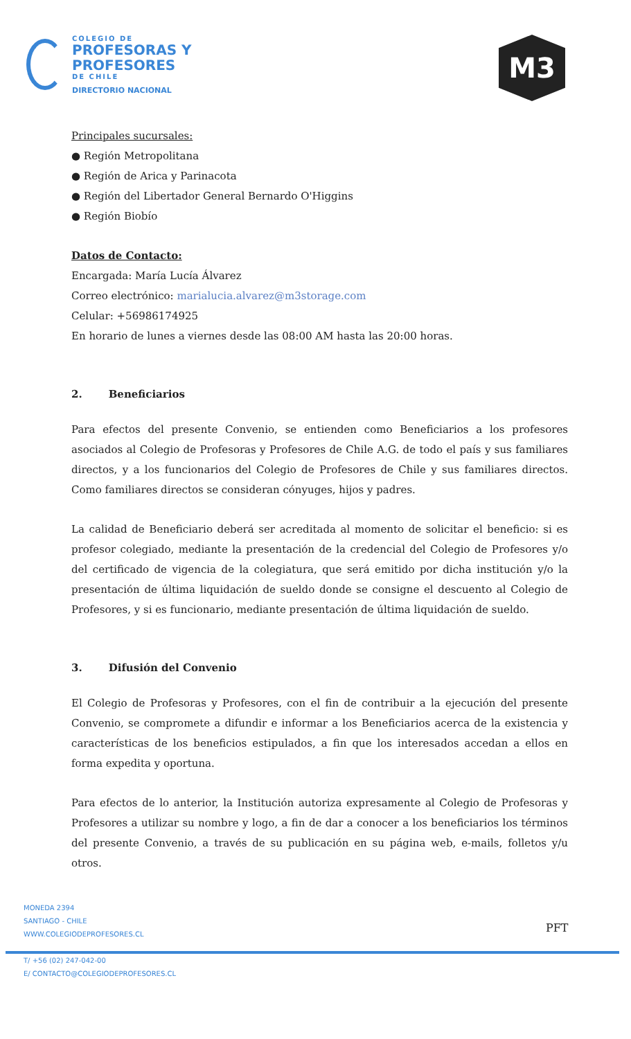COLEGIO DE
PROFESORAS Y
PROFESORES
DE CHILE
DIRECTORIO NACIONAL
M3
Principales sucursales:
● Región Metropolitana
● Región de Arica y Parinacota
● Región del Libertador General Bernardo O'Higgins
● Región Biobío
Datos de Contacto:
Encargada: María Lucía Álvarez
Correo electrónico: marialucia.alvarez@m3storage.com
Celular: +56986174925
En horario de lunes a viernes desde las 08:00 AM hasta las 20:00 horas.
2. Beneficiarios
Para efectos del presente Convenio, se entienden como Beneficiarios a los profesores asociados al Colegio de Profesoras y Profesores de Chile A.G. de todo el país y sus familiares directos, y a los funcionarios del Colegio de Profesores de Chile y sus familiares directos. Como familiares directos se consideran cónyuges, hijos y padres.
La calidad de Beneficiario deberá ser acreditada al momento de solicitar el beneficio: si es profesor colegiado, mediante la presentación de la credencial del Colegio de Profesores y/o del certificado de vigencia de la colegiatura, que será emitido por dicha institución y/o la presentación de última liquidación de sueldo donde se consigne el descuento al Colegio de Profesores, y si es funcionario, mediante presentación de última liquidación de sueldo.
3. Difusión del Convenio
El Colegio de Profesoras y Profesores, con el fin de contribuir a la ejecución del presente Convenio, se compromete a difundir e informar a los Beneficiarios acerca de la existencia y características de los beneficios estipulados, a fin que los interesados accedan a ellos en forma expedita y oportuna.
Para efectos de lo anterior, la Institución autoriza expresamente al Colegio de Profesoras y Profesores a utilizar su nombre y logo, a fin de dar a conocer a los beneficiarios los términos del presente Convenio, a través de su publicación en su página web, e-mails, folletos y/u otros.
MONEDA 2394
SANTIAGO - CHILE
WWW.COLEGIODEPROFESORES.CL
T/ +56 (02) 247-042-00
E/ CONTACTO@COLEGIODEPROFESORES.CL
PFT